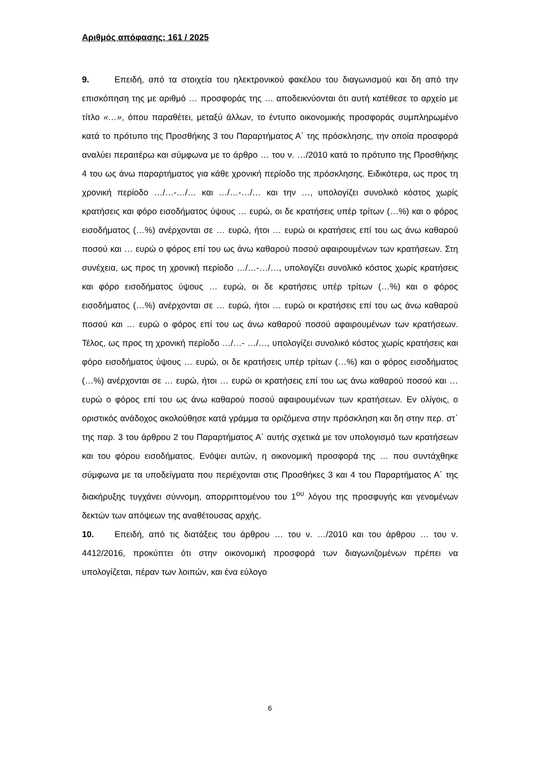Αριθμός απόφασης: 161 / 2025
9. Επειδή, από τα στοιχεία του ηλεκτρονικού φακέλου του διαγωνισμού και δη από την επισκόπηση της με αριθμό … προσφοράς της … αποδεικνύονται ότι αυτή κατέθεσε το αρχείο με τίτλο «…», όπου παραθέτει, μεταξύ άλλων, το έντυπο οικονομικής προσφοράς συμπληρωμένο κατά το πρότυπο της Προσθήκης 3 του Παραρτήματος Α΄ της πρόσκλησης, την οποία προσφορά αναλύει περαιτέρω και σύμφωνα με το άρθρο … του ν. …/2010 κατά το πρότυπο της Προσθήκης 4 του ως άνω παραρτήματος για κάθε χρονική περίοδο της πρόσκλησης. Ειδικότερα, ως προς τη χρονική περίοδο …/…-…/… και …/…-…/… και την …, υπολογίζει συνολικό κόστος χωρίς κρατήσεις και φόρο εισοδήματος ύψους … ευρώ, οι δε κρατήσεις υπέρ τρίτων (…%) και ο φόρος εισοδήματος (…%) ανέρχονται σε … ευρώ, ήτοι … ευρώ οι κρατήσεις επί του ως άνω καθαρού ποσού και … ευρώ ο φόρος επί του ως άνω καθαρού ποσού αφαιρουμένων των κρατήσεων. Στη συνέχεια, ως προς τη χρονική περίοδο …/…-…/…, υπολογίζει συνολικό κόστος χωρίς κρατήσεις και φόρο εισοδήματος ύψους … ευρώ, οι δε κρατήσεις υπέρ τρίτων (…%) και ο φόρος εισοδήματος (…%) ανέρχονται σε … ευρώ, ήτοι … ευρώ οι κρατήσεις επί του ως άνω καθαρού ποσού και … ευρώ ο φόρος επί του ως άνω καθαρού ποσού αφαιρουμένων των κρατήσεων. Τέλος, ως προς τη χρονική περίοδο …/…- …/…, υπολογίζει συνολικό κόστος χωρίς κρατήσεις και φόρο εισοδήματος ύψους … ευρώ, οι δε κρατήσεις υπέρ τρίτων (…%) και ο φόρος εισοδήματος (…%) ανέρχονται σε … ευρώ, ήτοι … ευρώ οι κρατήσεις επί του ως άνω καθαρού ποσού και … ευρώ ο φόρος επί του ως άνω καθαρού ποσού αφαιρουμένων των κρατήσεων. Εν ολίγοις, ο οριστικός ανάδοχος ακολούθησε κατά γράμμα τα οριζόμενα στην πρόσκληση και δη στην περ. στ΄ της παρ. 3 του άρθρου 2 του Παραρτήματος Α΄ αυτής σχετικά με τον υπολογισμό των κρατήσεων και του φόρου εισοδήματος. Ενόψει αυτών, η οικονομική προσφορά της … που συντάχθηκε σύμφωνα με τα υποδείγματα που περιέχονται στις Προσθήκες 3 και 4 του Παραρτήματος Α΄ της διακήρυξης τυγχάνει σύννομη, απορριπτομένου του 1<sup>ου</sup> λόγου της προσφυγής και γενομένων δεκτών των απόψεων της αναθέτουσας αρχής.
10. Επειδή, από τις διατάξεις του άρθρου … του ν. …/2010 και του άρθρου … του ν. 4412/2016, προκύπτει ότι στην οικονομική προσφορά των διαγωνιζομένων πρέπει να υπολογίζεται, πέραν των λοιπών, και ένα εύλογο
6